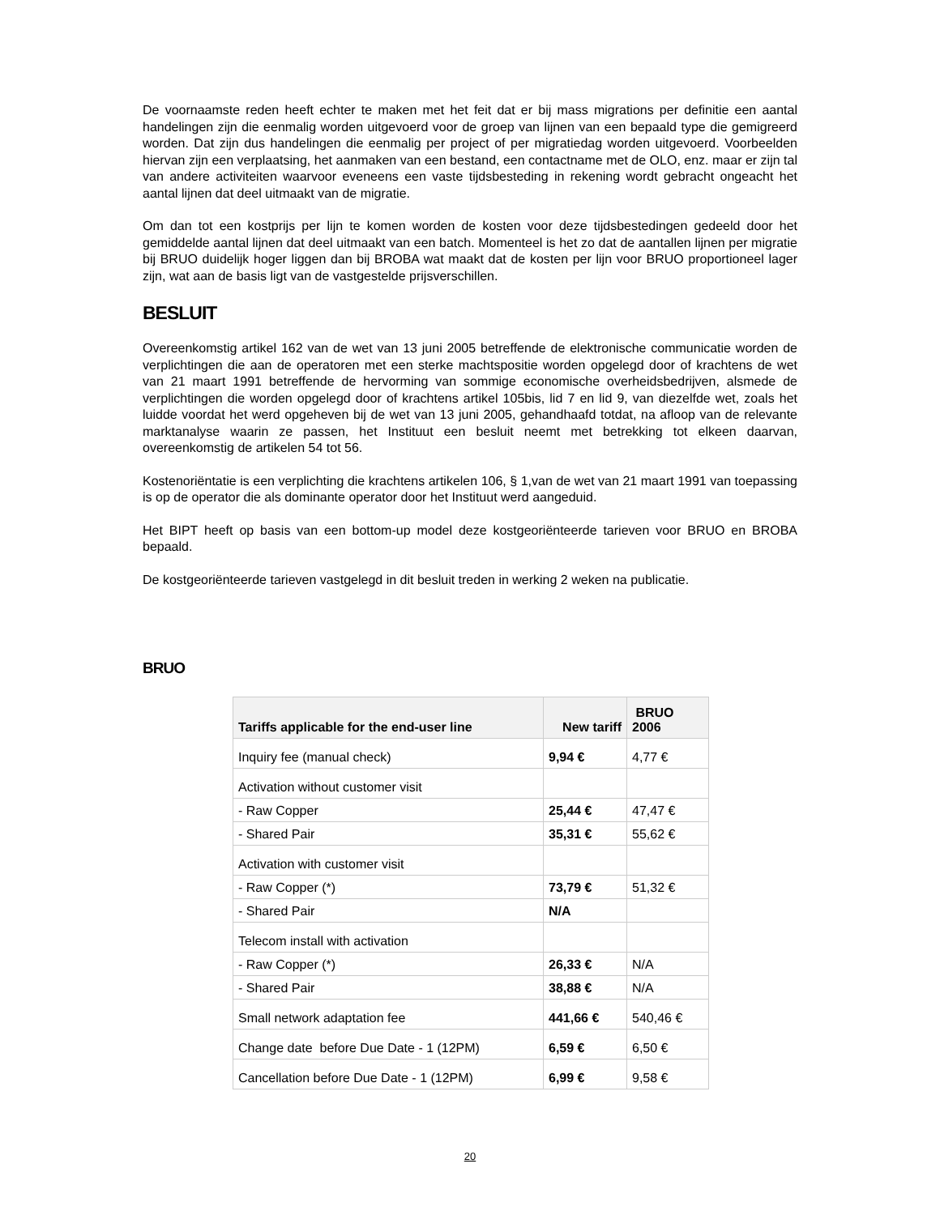De voornaamste reden heeft echter te maken met het feit dat er bij mass migrations per definitie een aantal handelingen zijn die eenmalig worden uitgevoerd voor de groep van lijnen van een bepaald type die gemigreerd worden. Dat zijn dus handelingen die eenmalig per project of per migratiedag worden uitgevoerd. Voorbeelden hiervan zijn een verplaatsing, het aanmaken van een bestand, een contactname met de OLO, enz. maar er zijn tal van andere activiteiten waarvoor eveneens een vaste tijdsbesteding in rekening wordt gebracht ongeacht het aantal lijnen dat deel uitmaakt van de migratie.
Om dan tot een kostprijs per lijn te komen worden de kosten voor deze tijdsbestedingen gedeeld door het gemiddelde aantal lijnen dat deel uitmaakt van een batch. Momenteel is het zo dat de aantallen lijnen per migratie bij BRUO duidelijk hoger liggen dan bij BROBA wat maakt dat de kosten per lijn voor BRUO proportioneel lager zijn, wat aan de basis ligt van de vastgestelde prijsverschillen.
BESLUIT
Overeenkomstig artikel 162 van de wet van 13 juni 2005 betreffende de elektronische communicatie worden de verplichtingen die aan de operatoren met een sterke machtspositie worden opgelegd door of krachtens de wet van 21 maart 1991 betreffende de hervorming van sommige economische overheidsbedrijven, alsmede de verplichtingen die worden opgelegd door of krachtens artikel 105bis, lid 7 en lid 9, van diezelfde wet, zoals het luidde voordat het werd opgeheven bij de wet van 13 juni 2005, gehandhaafd totdat, na afloop van de relevante marktanalyse waarin ze passen, het Instituut een besluit neemt met betrekking tot elkeen daarvan, overeenkomstig de artikelen 54 tot 56.
Kostenoriëntatie is een verplichting die krachtens artikelen 106, § 1,van de wet van 21 maart 1991 van toepassing is op de operator die als dominante operator door het Instituut werd aangeduid.
Het BIPT heeft op basis van een bottom-up model deze kostgeoriënteerde tarieven voor BRUO en BROBA bepaald.
De kostgeoriënteerde tarieven vastgelegd in dit besluit treden in werking 2 weken na publicatie.
BRUO
| Tariffs applicable for the end-user line | New tariff | BRUO 2006 |
| --- | --- | --- |
| Inquiry fee (manual check) | 9,94 € | 4,77 € |
| Activation without customer visit | | |
| - Raw Copper | 25,44 € | 47,47 € |
| - Shared Pair | 35,31 € | 55,62 € |
| Activation with customer visit | | |
| - Raw Copper (*) | 73,79 € | 51,32 € |
| - Shared Pair | N/A | |
| Telecom install with activation | | |
| - Raw Copper (*) | 26,33 € | N/A |
| - Shared Pair | 38,88 € | N/A |
| Small network adaptation fee | 441,66 € | 540,46 € |
| Change date before Due Date - 1 (12PM) | 6,59 € | 6,50 € |
| Cancellation before Due Date - 1 (12PM) | 6,99 € | 9,58 € |
20